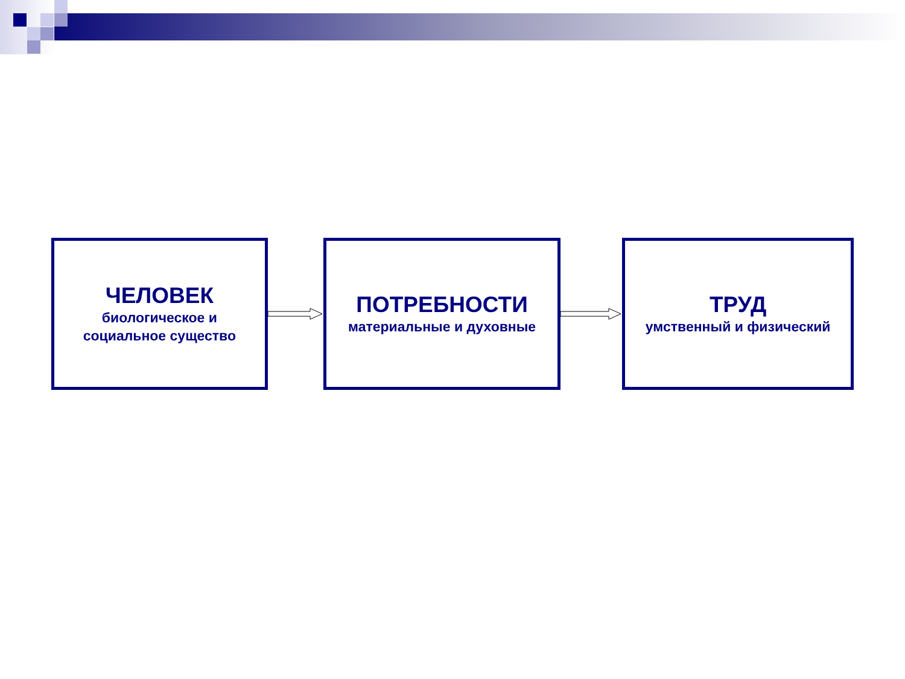ЧЕЛОВЕК
биологическое и
социальное существо
ПОТРЕБНОСТИ
материальные и духовные
ТРУД
умственный и физический